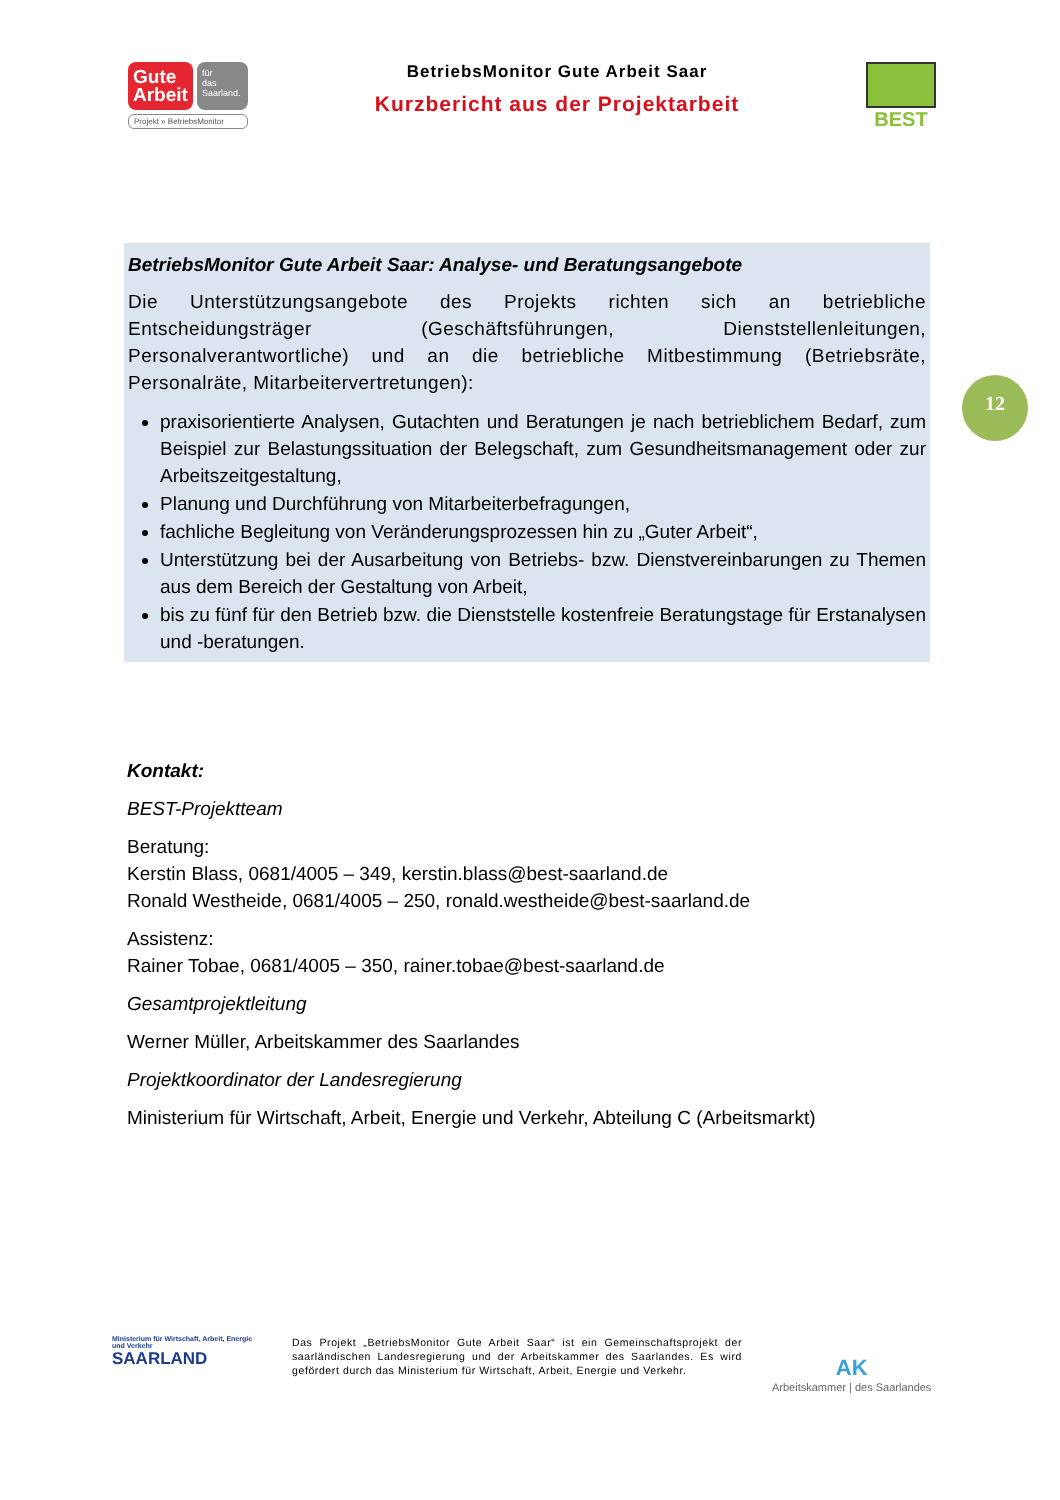Gute
Arbeit
für
das
Saarland.
Projekt » BetriebsMonitor
BetriebsMonitor Gute Arbeit Saar
Kurzbericht aus der Projektarbeit
BEST
BetriebsMonitor Gute Arbeit Saar: Analyse- und Beratungsangebote
Die Unterstützungsangebote des Projekts richten sich an betriebliche Entscheidungsträger (Geschäftsführungen, Dienststellenleitungen, Personalverantwortliche) und an die betriebliche Mitbestimmung (Betriebsräte, Personalräte, Mitarbeitervertretungen):
praxisorientierte Analysen, Gutachten und Beratungen je nach betrieblichem Bedarf, zum Beispiel zur Belastungssituation der Belegschaft, zum Gesundheitsmanagement oder zur Arbeitszeitgestaltung,
Planung und Durchführung von Mitarbeiterbefragungen,
fachliche Begleitung von Veränderungsprozessen hin zu „Guter Arbeit“,
Unterstützung bei der Ausarbeitung von Betriebs- bzw. Dienstvereinbarungen zu Themen aus dem Bereich der Gestaltung von Arbeit,
bis zu fünf für den Betrieb bzw. die Dienststelle kostenfreie Beratungstage für Erstanalysen und -beratungen.
12
Kontakt:
BEST-Projektteam
Beratung:
Kerstin Blass, 0681/4005 – 349, kerstin.blass@best-saarland.de
Ronald Westheide, 0681/4005 – 250, ronald.westheide@best-saarland.de
Assistenz:
Rainer Tobae, 0681/4005 – 350, rainer.tobae@best-saarland.de
Gesamtprojektleitung
Werner Müller, Arbeitskammer des Saarlandes
Projektkoordinator der Landesregierung
Ministerium für Wirtschaft, Arbeit, Energie und Verkehr, Abteilung C (Arbeitsmarkt)
Ministerium für Wirtschaft, Arbeit, Energie und Verkehr
SAARLAND
Das Projekt „BetriebsMonitor Gute Arbeit Saar“ ist ein Gemeinschaftsprojekt der saarländischen Landesregierung und der Arbeitskammer des Saarlandes. Es wird gefördert durch das Ministerium für Wirtschaft, Arbeit, Energie und Verkehr.
AK
Arbeitskammer | des Saarlandes